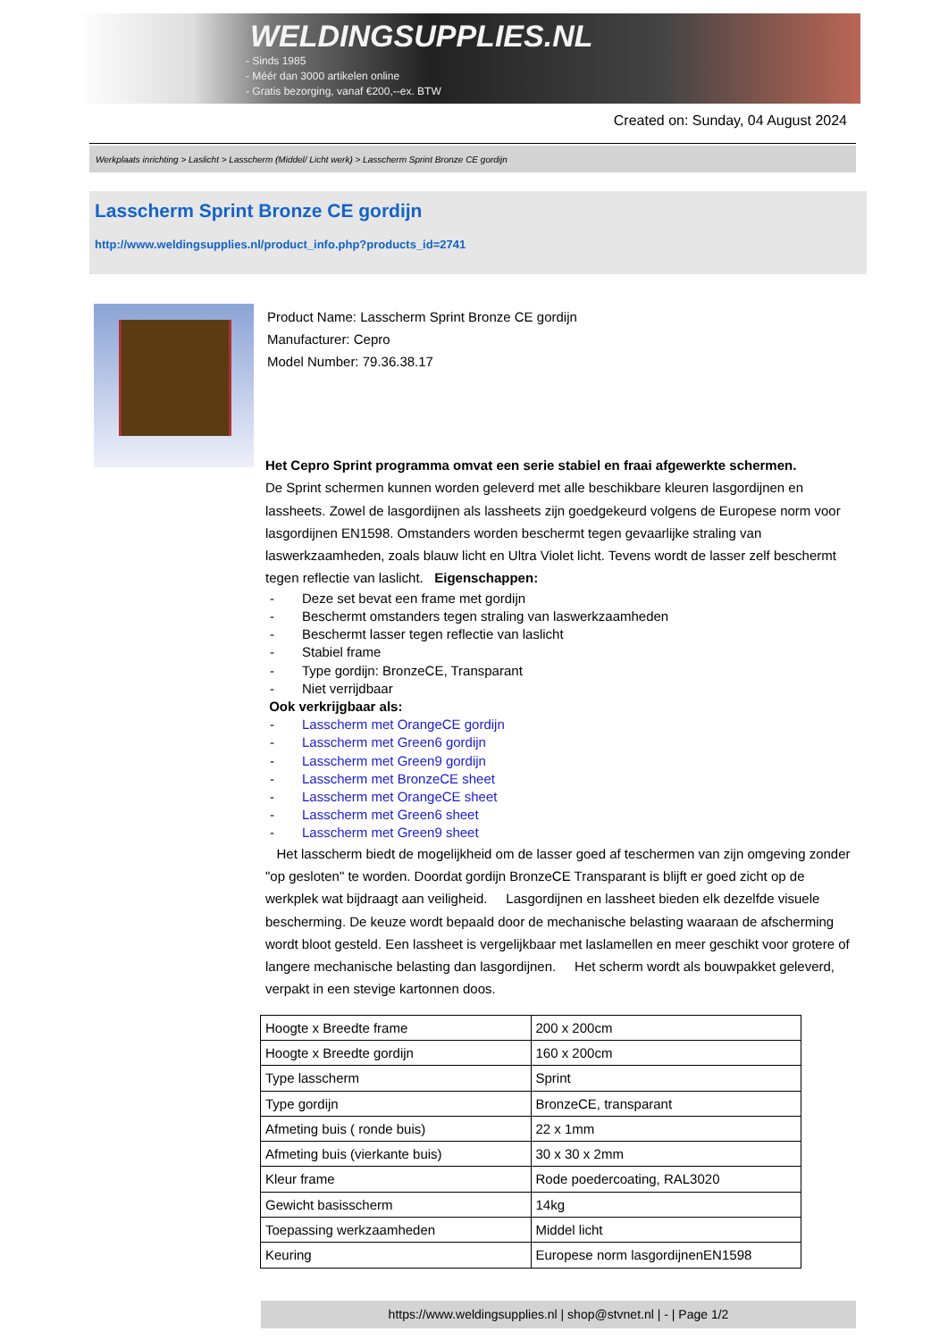WELDINGSUPPLIES.NL
- Sinds 1985
- Méér dan 3000 artikelen online
- Gratis bezorging, vanaf €200,--ex. BTW
Created on: Sunday, 04 August 2024
Werkplaats inrichting > Laslicht > Lasscherm (Middel/ Licht werk) > Lasscherm Sprint Bronze CE gordijn
Lasscherm Sprint Bronze CE gordijn
http://www.weldingsupplies.nl/product_info.php?products_id=2741
Product Name: Lasscherm Sprint Bronze CE gordijn
Manufacturer: Cepro
Model Number: 79.36.38.17
Het Cepro Sprint programma omvat een serie stabiel en fraai afgewerkte schermen.
De Sprint schermen kunnen worden geleverd met alle beschikbare kleuren lasgordijnen en lassheets. Zowel de lasgordijnen als lassheets zijn goedgekeurd volgens de Europese norm voor lasgordijnen EN1598. Omstanders worden beschermt tegen gevaarlijke straling van laswerkzaamheden, zoals blauw licht en Ultra Violet licht. Tevens wordt de lasser zelf beschermt tegen reflectie van laslicht. Eigenschappen:
- Deze set bevat een frame met gordijn
- Beschermt omstanders tegen straling van laswerkzaamheden
- Beschermt lasser tegen reflectie van laslicht
- Stabiel frame
- Type gordijn: BronzeCE, Transparant
- Niet verrijdbaar
Ook verkrijgbaar als:
- Lasscherm met OrangeCE gordijn
- Lasscherm met Green6 gordijn
- Lasscherm met Green9 gordijn
- Lasscherm met BronzeCE sheet
- Lasscherm met OrangeCE sheet
- Lasscherm met Green6 sheet
- Lasscherm met Green9 sheet
Het lasscherm biedt de mogelijkheid om de lasser goed af teschermen van zijn omgeving zonder "op gesloten" te worden. Doordat gordijn BronzeCE Transparant is blijft er goed zicht op de werkplek wat bijdraagt aan veiligheid. Lasgordijnen en lassheet bieden elk dezelfde visuele bescherming. De keuze wordt bepaald door de mechanische belasting waaraan de afscherming wordt bloot gesteld. Een lassheet is vergelijkbaar met laslamellen en meer geschikt voor grotere of langere mechanische belasting dan lasgordijnen. Het scherm wordt als bouwpakket geleverd, verpakt in een stevige kartonnen doos.
| Hoogte x Breedte frame | 200 x 200cm |
| Hoogte x Breedte gordijn | 160 x 200cm |
| Type lasscherm | Sprint |
| Type gordijn | BronzeCE, transparant |
| Afmeting buis ( ronde buis) | 22 x 1mm |
| Afmeting buis (vierkante buis) | 30 x 30 x 2mm |
| Kleur frame | Rode poedercoating, RAL3020 |
| Gewicht basisscherm | 14kg |
| Toepassing werkzaamheden | Middel licht |
| Keuring | Europese norm lasgordijnenEN1598 |
https://www.weldingsupplies.nl | shop@stvnet.nl | - | Page 1/2